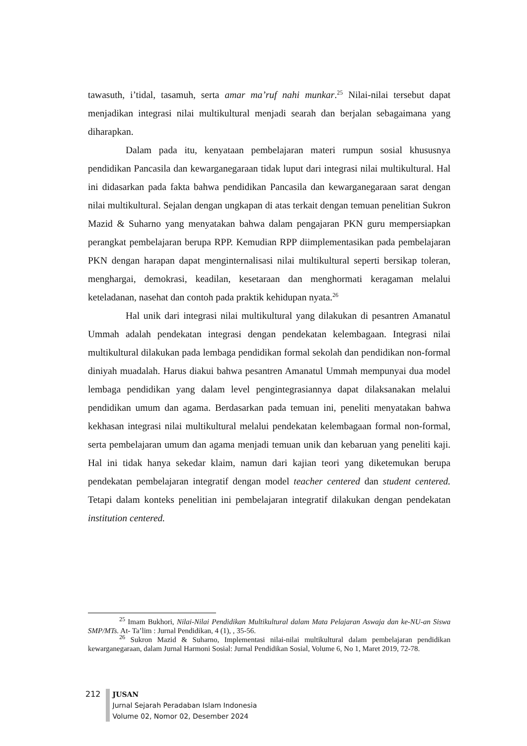tawasuth, i’tidal, tasamuh, serta amar ma’ruf nahi munkar.<sup>25</sup> Nilai-nilai tersebut dapat menjadikan integrasi nilai multikultural menjadi searah dan berjalan sebagaimana yang diharapkan.
Dalam pada itu, kenyataan pembelajaran materi rumpun sosial khususnya pendidikan Pancasila dan kewarganegaraan tidak luput dari integrasi nilai multikultural. Hal ini didasarkan pada fakta bahwa pendidikan Pancasila dan kewarganegaraan sarat dengan nilai multikultural. Sejalan dengan ungkapan di atas terkait dengan temuan penelitian Sukron Mazid & Suharno yang menyatakan bahwa dalam pengajaran PKN guru mempersiapkan perangkat pembelajaran berupa RPP. Kemudian RPP diimplementasikan pada pembelajaran PKN dengan harapan dapat menginternalisasi nilai multikultural seperti bersikap toleran, menghargai, demokrasi, keadilan, kesetaraan dan menghormati keragaman melalui keteladanan, nasehat dan contoh pada praktik kehidupan nyata.<sup>26</sup>
Hal unik dari integrasi nilai multikultural yang dilakukan di pesantren Amanatul Ummah adalah pendekatan integrasi dengan pendekatan kelembagaan. Integrasi nilai multikultural dilakukan pada lembaga pendidikan formal sekolah dan pendidikan non-formal diniyah muadalah. Harus diakui bahwa pesantren Amanatul Ummah mempunyai dua model lembaga pendidikan yang dalam level pengintegrasiannya dapat dilaksanakan melalui pendidikan umum dan agama. Berdasarkan pada temuan ini, peneliti menyatakan bahwa kekhasan integrasi nilai multikultural melalui pendekatan kelembagaan formal non-formal, serta pembelajaran umum dan agama menjadi temuan unik dan kebaruan yang peneliti kaji. Hal ini tidak hanya sekedar klaim, namun dari kajian teori yang diketemukan berupa pendekatan pembelajaran integratif dengan model teacher centered dan student centered. Tetapi dalam konteks penelitian ini pembelajaran integratif dilakukan dengan pendekatan institution centered.
<sup>25</sup> Imam Bukhori, Nilai-Nilai Pendidikan Multikultural dalam Mata Pelajaran Aswaja dan ke-NU-an Siswa SMP/MTs. At- Ta’lim : Jurnal Pendidikan, 4 (1), , 35-56.
<sup>26</sup> Sukron Mazid & Suharno, Implementasi nilai-nilai multikultural dalam pembelajaran pendidikan kewarganegaraan, dalam Jurnal Harmoni Sosial: Jurnal Pendidikan Sosial, Volume 6, No 1, Maret 2019, 72-78.
212 JUSAN
Jurnal Sejarah Peradaban Islam Indonesia
Volume 02, Nomor 02, Desember 2024